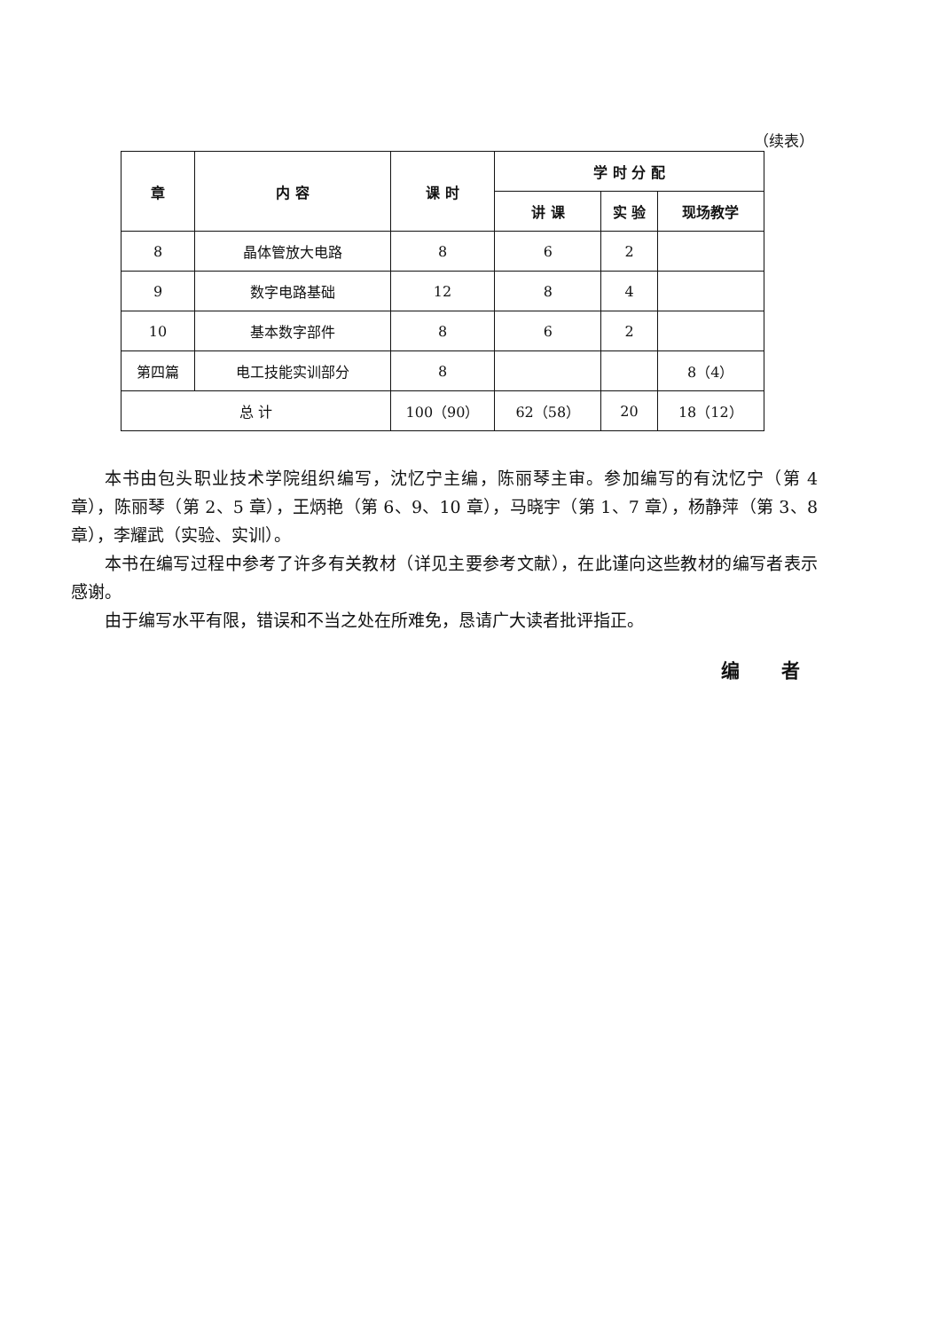（续表）
| 章 | 内 容 | 课 时 | 学 时 分 配 | | |
| --- | --- | --- | --- | --- | --- |
| | | | 讲 课 | 实 验 | 现场教学 |
| 8 | 晶体管放大电路 | 8 | 6 | 2 | |
| 9 | 数字电路基础 | 12 | 8 | 4 | |
| 10 | 基本数字部件 | 8 | 6 | 2 | |
| 第四篇 | 电工技能实训部分 | 8 | | | 8（4） |
| 总 计 | | 100（90） | 62（58） | 20 | 18（12） |
本书由包头职业技术学院组织编写，沈忆宁主编，陈丽琴主审。参加编写的有沈忆宁（第 4 章），陈丽琴（第 2、5 章），王炳艳（第 6、9、10 章），马晓宇（第 1、7 章），杨静萍（第 3、8 章），李耀武（实验、实训）。
本书在编写过程中参考了许多有关教材（详见主要参考文献），在此谨向这些教材的编写者表示感谢。
由于编写水平有限，错误和不当之处在所难免，恳请广大读者批评指正。
编 者